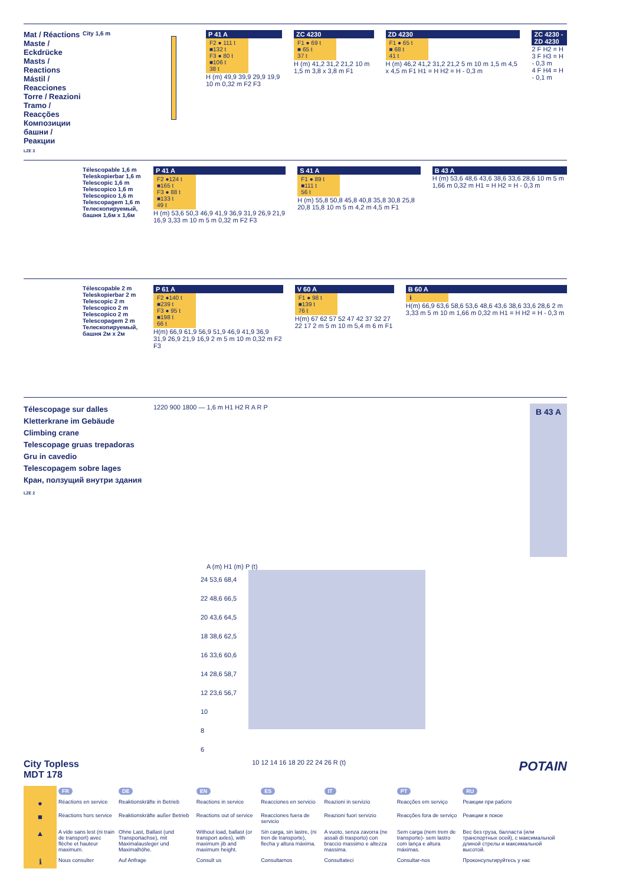Mat / Réactions
Maste / Eckdrücke
Masts / Reactions
Mástil / Reacciones
Torre / Reazioni
Tramo / Reacções
Композиции башни / Реакции
LZE 3
City 1,6 m P 41 A
F2 ● 111 t
■132 t
F3 ● 80 t
■106 t
38 t
H (m) 49,9 39,9 29,9 19,9 10 m 0,32 m F2 F3
ZC 4230
F1 ● 69 t
■ 65 t
37 t
H (m) 41,2 31,2 21,2 10 m 1,5 m 3,8 x 3,8 m F1
ZD 4230
F1 ● 65 t
■ 68 t
41 t
H (m) 46,2 41,2 31,2 21,2 5 m 10 m 1,5 m 4,5 x 4,5 m F1 H1 = H H2 = H - 0,3 m
ZC 4230 - ZD 4230
2 F H2 = H
3 F H3 = H - 0,3 m
4 F H4 = H - 0,1 m
Télescopable 1,6 m
Teleskopierbar 1,6 m
Telescopic 1,6 m
Telescopico 1,6 m
Telescopico 1,6 m
Telescopagem 1,6 m
Телескопируемый, башня 1,6м x 1,6м
P 41 A
F2 ●124 t
■165 t
F3 ● 88 t
■133 t
49 t
H (m) 53,6 50,3 46,9 41,9 36,9 31,9 26,9 21,9 16,9 3,33 m 10 m 5 m 0,32 m F2 F3
S 41 A
F1 ● 89 t
■111 t
56 t
H (m) 55,8 50,8 45,8 40,8 35,8 30,8 25,8 20,8 15,8 10 m 5 m 4,2 m 4,5 m F1
B 43 A
H (m) 53,6 48,6 43,6 38,6 33,6 28,6 10 m 5 m 1,66 m 0,32 m H1 = H H2 = H - 0,3 m
Télescopable 2 m
Teleskopierbar 2 m
Telescopic 2 m
Telescopico 2 m
Telescopico 2 m
Telescopagem 2 m
Телескопируемый, башня 2м x 2м
P 61 A
F2 ●140 t
■239 t
F3 ● 95 t
■198 t
66 t
H(m) 66,9 61,9 56,9 51,9 46,9 41,9 36,9 31,9 26,9 21,9 16,9 2 m 5 m 10 m 0,32 m F2 F3
V 60 A
F1 ● 98 t
■139 t
76 t
H(m) 67 62 57 52 47 42 37 32 27 22 17 2 m 5 m 10 m 5,4 m 6 m F1
B 60 A
ℹ
H(m) 66,9 63,6 58,6 53,6 48,6 43,6 38,6 33,6 28,6 2 m 3,33 m 5 m 10 m 1,66 m 0,32 m H1 = H H2 = H - 0,3 m
Télescopage sur dalles
Kletterkrane im Gebäude
Climbing crane
Telescopage gruas trepadoras
Gru in cavedio
Telescopagem sobre lages
Кран, ползущий внутри здания
LZE 2
1220 900 1800 — 1,6 m H1 H2 R A R P
B 43 A
A (m) H1 (m) P (t)
24 53,6 68,4
22 48,6 66,5
20 43,6 64,5
18 38,6 62,5
16 33,6 60,6
14 28,6 58,7
12 23,6 56,7
10
8
6
City Topless
MDT 178
10 12 14 16 18 20 22 24 26 R (t)
POTAIN
| | FR | DE | EN | ES | IT | PT | RU |
| ● | Réactions en service | Reaktionskräfte in Betrieb | Reactions in service | Reacciones en servicio | Reazioni in servizio | Reacções em serviço | Реакции при работе |
| ■ | Réactions hors service | Reaktionskräfte außer Betrieb | Reactions out of service | Reacciones fuera de servicio | Reazioni fuori servizio | Reacções fora de serviço | Реакции в покое |
| ▲ | A vide sans lest (ni train de transport) avec flèche et hauteur maximum. | Ohne Last, Ballast (und Transportachse), mit Maximalausleger und Maximalhöhe. | Without load, ballast (or transport axles), with maximum jib and maximum height. | Sin carga, sin lastre, (ni tren de transporte), flecha y altura máxima. | A vuoto, senza zavorra (ne assali di trasporto) con braccio massimo e altezza massima. | Sem carga (nem trem de transporte)- sem lastro com lança e altura máximas. | Вес без груза, балласта (или транспортных осей), с максимальной длиной стрелы и максимальной высотой. |
| ℹ | Nous consulter | Auf Anfrage | Consult us | Consultarnos | Consultateci | Consultar-nos | Проконсультируйтесь у нас |